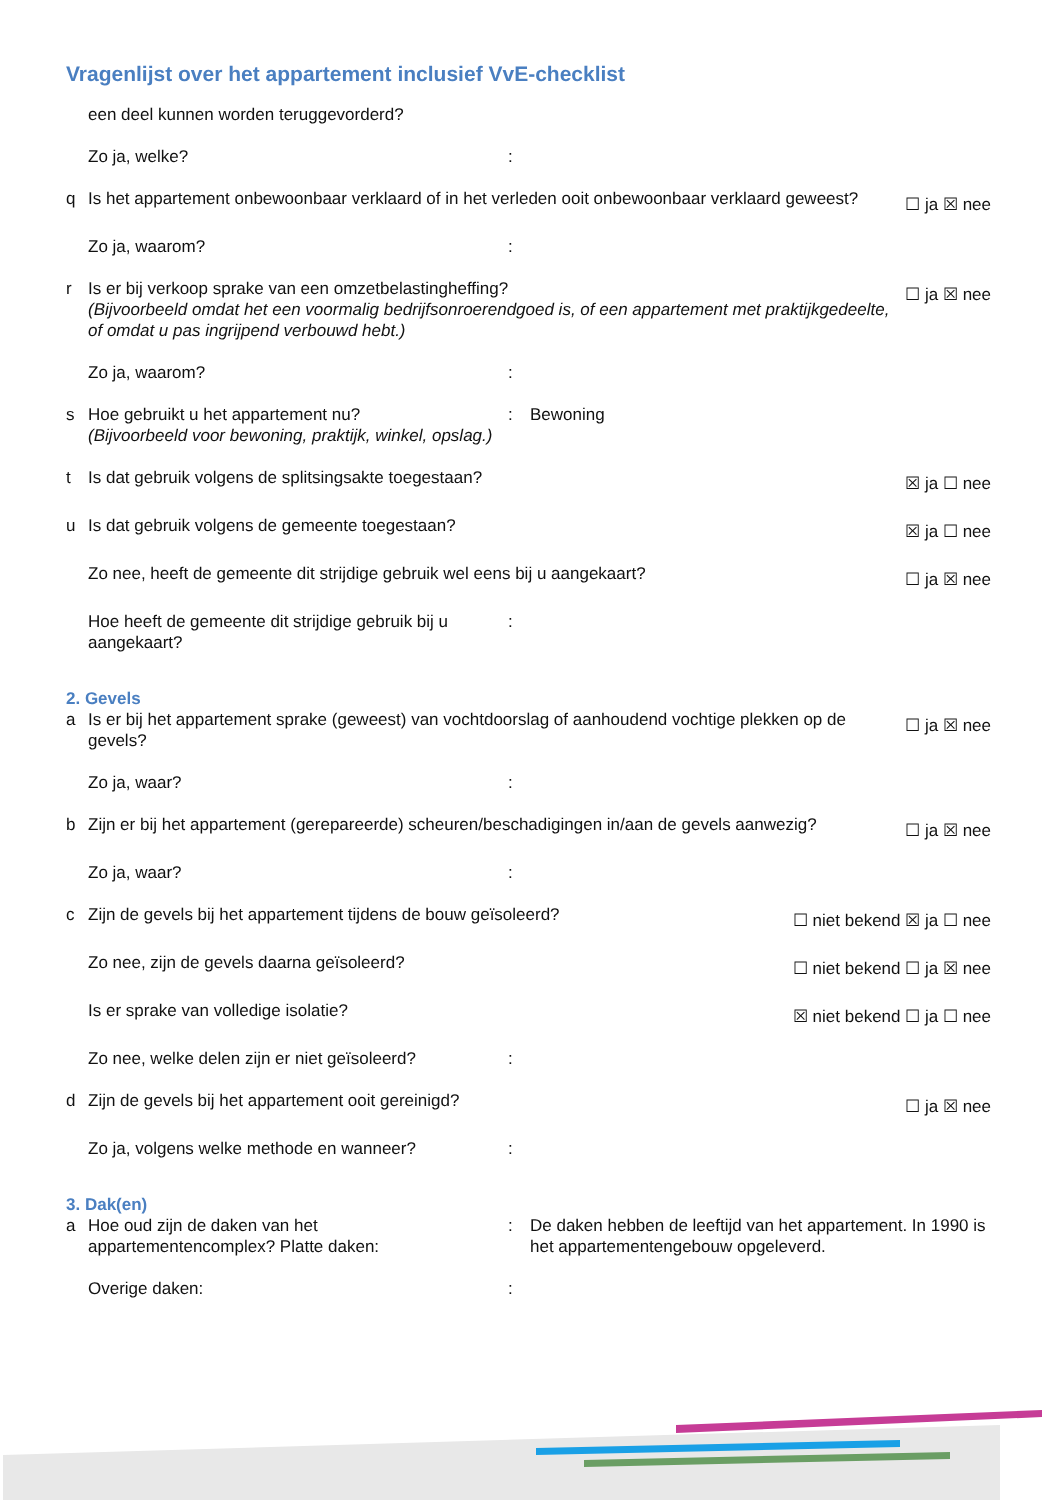Vragenlijst over het appartement inclusief VvE-checklist
een deel kunnen worden teruggevorderd?
Zo ja, welke?:
q Is het appartement onbewoonbaar verklaard of in het verleden ooit onbewoonbaar verklaard geweest? ☐ ja ☒ nee
Zo ja, waarom?:
r Is er bij verkoop sprake van een omzetbelastingheffing?
(Bijvoorbeeld omdat het een voormalig bedrijfsonroerendgoed is, of een appartement met praktijkgedeelte, of omdat u pas ingrijpend verbouwd hebt.) ☐ ja ☒ nee
Zo ja, waarom?:
s Hoe gebruikt u het appartement nu?
(Bijvoorbeeld voor bewoning, praktijk, winkel, opslag.): Bewoning
t Is dat gebruik volgens de splitsingsakte toegestaan? ☒ ja ☐ nee
u Is dat gebruik volgens de gemeente toegestaan? ☒ ja ☐ nee
Zo nee, heeft de gemeente dit strijdige gebruik wel eens bij u aangekaart? ☐ ja ☒ nee
Hoe heeft de gemeente dit strijdige gebruik bij u aangekaart?:
2. Gevels
a Is er bij het appartement sprake (geweest) van vochtdoorslag of aanhoudend vochtige plekken op de gevels? ☐ ja ☒ nee
Zo ja, waar?:
b Zijn er bij het appartement (gerepareerde) scheuren/beschadigingen in/aan de gevels aanwezig? ☐ ja ☒ nee
Zo ja, waar?:
c Zijn de gevels bij het appartement tijdens de bouw geïsoleerd? ☐ niet bekend ☒ ja ☐ nee
Zo nee, zijn de gevels daarna geïsoleerd? ☐ niet bekend ☐ ja ☒ nee
Is er sprake van volledige isolatie? ☒ niet bekend ☐ ja ☐ nee
Zo nee, welke delen zijn er niet geïsoleerd?:
d Zijn de gevels bij het appartement ooit gereinigd? ☐ ja ☒ nee
Zo ja, volgens welke methode en wanneer?:
3. Dak(en)
a Hoe oud zijn de daken van het appartementencomplex? Platte daken:: De daken hebben de leeftijd van het appartement. In 1990 is het appartementengebouw opgeleverd.
Overige daken::